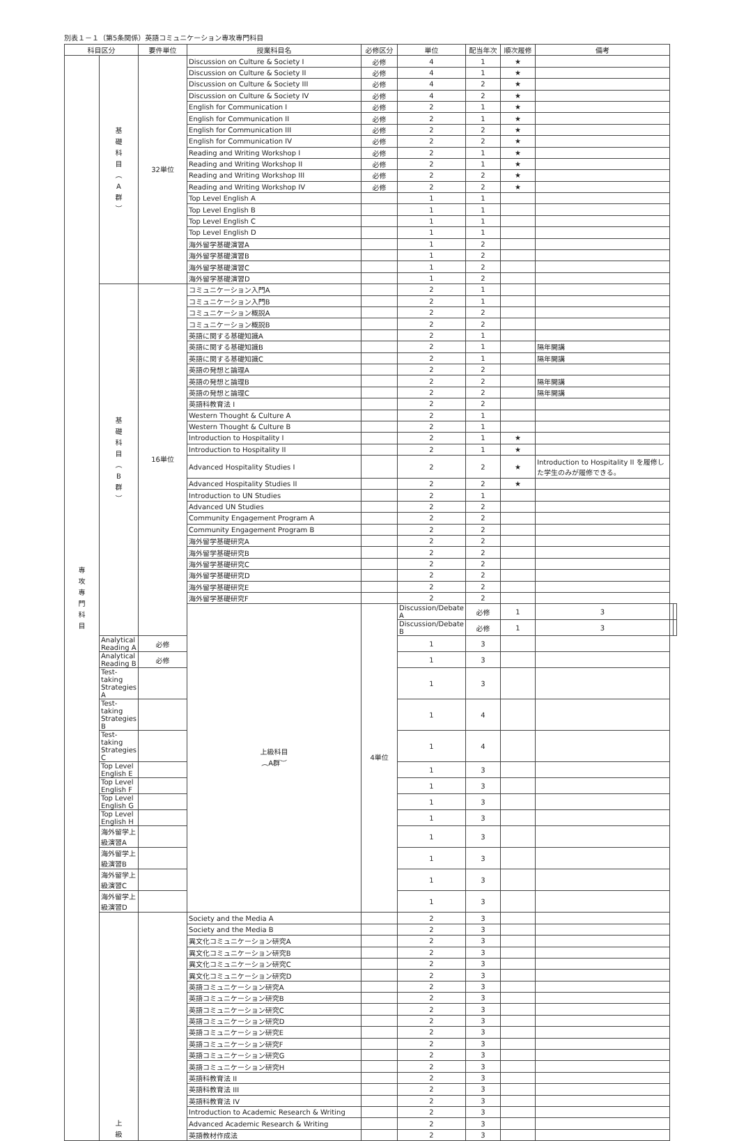別表１－１（第5条関係）英語コミュニケーション専攻専門科目
| 科目区分 | | 要件単位 | 授業科目名 | 必修区分 | 単位 | 配当年次 | 順次履修 | 備考 | | |
| --- | --- | --- | --- | --- | --- | --- | --- | --- | --- | --- |
| 専 攻 専 門 科 目 | 基 礎 科 目 ︵ A 群 ︶ | 32単位 | Discussion on Culture & Society I | 必修 | 4 | 1 | ★ | | | |
| | | | Discussion on Culture & Society II | 必修 | 4 | 1 | ★ | | | |
| | | | Discussion on Culture & Society III | 必修 | 4 | 2 | ★ | | | |
| | | | Discussion on Culture & Society IV | 必修 | 4 | 2 | ★ | | | |
| | | | English for Communication I | 必修 | 2 | 1 | ★ | | | |
| | | | English for Communication II | 必修 | 2 | 1 | ★ | | | |
| | | | English for Communication III | 必修 | 2 | 2 | ★ | | | |
| | | | English for Communication IV | 必修 | 2 | 2 | ★ | | | |
| | | | Reading and Writing Workshop I | 必修 | 2 | 1 | ★ | | | |
| | | | Reading and Writing Workshop II | 必修 | 2 | 1 | ★ | | | |
| | | | Reading and Writing Workshop III | 必修 | 2 | 2 | ★ | | | |
| | | | Reading and Writing Workshop IV | 必修 | 2 | 2 | ★ | | | |
| | | | Top Level English A | | 1 | 1 | | | | |
| | | | Top Level English B | | 1 | 1 | | | | |
| | | | Top Level English C | | 1 | 1 | | | | |
| | | | Top Level English D | | 1 | 1 | | | | |
| | | | 海外留学基礎演習A | | 1 | 2 | | | | |
| | | | 海外留学基礎演習B | | 1 | 2 | | | | |
| | | | 海外留学基礎演習C | | 1 | 2 | | | | |
| | | | 海外留学基礎演習D | | 1 | 2 | | | | |
| | 基 礎 科 目 ︵ B 群 ︶ | 16単位 | コミュニケーション入門A | | 2 | 1 | | | | |
| | | | コミュニケーション入門B | | 2 | 1 | | | | |
| | | | コミュニケーション概説A | | 2 | 2 | | | | |
| | | | コミュニケーション概説B | | 2 | 2 | | | | |
| | | | 英語に関する基礎知識A | | 2 | 1 | | | | |
| | | | 英語に関する基礎知識B | | 2 | 1 | | 隔年開講 | | |
| | | | 英語に関する基礎知識C | | 2 | 1 | | 隔年開講 | | |
| | | | 英語の発想と論理A | | 2 | 2 | | | | |
| | | | 英語の発想と論理B | | 2 | 2 | | 隔年開講 | | |
| | | | 英語の発想と論理C | | 2 | 2 | | 隔年開講 | | |
| | | | 英語科教育法 I | | 2 | 2 | | | | |
| | | | Western Thought & Culture A | | 2 | 1 | | | | |
| | | | Western Thought & Culture B | | 2 | 1 | | | | |
| | | | Introduction to Hospitality I | | 2 | 1 | ★ | | | |
| | | | Introduction to Hospitality II | | 2 | 1 | ★ | | | |
| | | | Advanced Hospitality Studies I | | 2 | 2 | ★ | Introduction to Hospitality II を履修した学生のみが履修できる。 | | |
| | | | Advanced Hospitality Studies II | | 2 | 2 | ★ | | | |
| | | | Introduction to UN Studies | | 2 | 1 | | | | |
| | | | Advanced UN Studies | | 2 | 2 | | | | |
| | | | Community Engagement Program A | | 2 | 2 | | | | |
| | | | Community Engagement Program B | | 2 | 2 | | | | |
| | | | 海外留学基礎研究A | | 2 | 2 | | | | |
| | | | 海外留学基礎研究B | | 2 | 2 | | | | |
| | | | 海外留学基礎研究C | | 2 | 2 | | | | |
| | | | 海外留学基礎研究D | | 2 | 2 | | | | |
| | | | 海外留学基礎研究E | | 2 | 2 | | | | |
| | | | 海外留学基礎研究F | | 2 | 2 | | | | |
| | | | 上級科目 ︵A群︶ | 4単位 | Discussion/Debate A | 必修 | 1 | 3 | | |
| | | | | | Discussion/Debate B | 必修 | 1 | 3 | | |
| | Analytical Reading A | 必修 | | | 1 | 3 | | | | |
| | Analytical Reading B | 必修 | | | 1 | 3 | | | | |
| | Test-taking Strategies A | | | | 1 | 3 | | | | |
| | Test-taking Strategies B | | | | 1 | 4 | | | | |
| | Test-taking Strategies C | | | | 1 | 4 | | | | |
| | Top Level English E | | | | 1 | 3 | | | | |
| | Top Level English F | | | | 1 | 3 | | | | |
| | Top Level English G | | | | 1 | 3 | | | | |
| | Top Level English H | | | | 1 | 3 | | | | |
| | 海外留学上級演習A | | | | 1 | 3 | | | | |
| | 海外留学上級演習B | | | | 1 | 3 | | | | |
| | 海外留学上級演習C | | | | 1 | 3 | | | | |
| | 海外留学上級演習D | | | | 1 | 3 | | | | |
| | 上 級 | | Society and the Media A | | 2 | 3 | | | | |
| | | | Society and the Media B | | 2 | 3 | | | | |
| | | | 異文化コミュニケーション研究A | | 2 | 3 | | | | |
| | | | 異文化コミュニケーション研究B | | 2 | 3 | | | | |
| | | | 異文化コミュニケーション研究C | | 2 | 3 | | | | |
| | | | 異文化コミュニケーション研究D | | 2 | 3 | | | | |
| | | | 英語コミュニケーション研究A | | 2 | 3 | | | | |
| | | | 英語コミュニケーション研究B | | 2 | 3 | | | | |
| | | | 英語コミュニケーション研究C | | 2 | 3 | | | | |
| | | | 英語コミュニケーション研究D | | 2 | 3 | | | | |
| | | | 英語コミュニケーション研究E | | 2 | 3 | | | | |
| | | | 英語コミュニケーション研究F | | 2 | 3 | | | | |
| | | | 英語コミュニケーション研究G | | 2 | 3 | | | | |
| | | | 英語コミュニケーション研究H | | 2 | 3 | | | | |
| | | | 英語科教育法 II | | 2 | 3 | | | | |
| | | | 英語科教育法 III | | 2 | 3 | | | | |
| | | | 英語科教育法 IV | | 2 | 3 | | | | |
| | | | Introduction to Academic Research & Writing | | 2 | 3 | | | | |
| | | | Advanced Academic Research & Writing | | 2 | 3 | | | | |
| | | | 英語教材作成法 | | 2 | 3 | | | | |